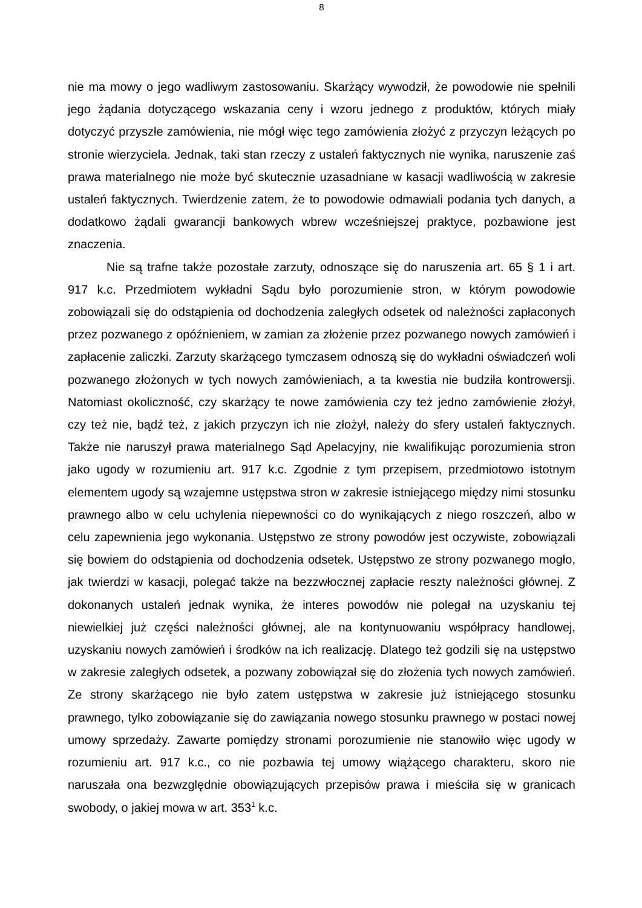8
nie ma mowy o jego wadliwym zastosowaniu. Skarżący wywodził, że powodowie nie spełnili jego żądania dotyczącego wskazania ceny i wzoru jednego z produktów, których miały dotyczyć przyszłe zamówienia, nie mógł więc tego zamówienia złożyć z przyczyn leżących po stronie wierzyciela. Jednak, taki stan rzeczy z ustaleń faktycznych nie wynika, naruszenie zaś prawa materialnego nie może być skutecznie uzasadniane w kasacji wadliwością w zakresie ustaleń faktycznych. Twierdzenie zatem, że to powodowie odmawiali podania tych danych, a dodatkowo żądali gwarancji bankowych wbrew wcześniejszej praktyce, pozbawione jest znaczenia.
Nie są trafne także pozostałe zarzuty, odnoszące się do naruszenia art. 65 § 1 i art. 917 k.c. Przedmiotem wykładni Sądu było porozumienie stron, w którym powodowie zobowiązali się do odstąpienia od dochodzenia zaległych odsetek od należności zapłaconych przez pozwanego z opóźnieniem, w zamian za złożenie przez pozwanego nowych zamówień i zapłacenie zaliczki. Zarzuty skarżącego tymczasem odnoszą się do wykładni oświadczeń woli pozwanego złożonych w tych nowych zamówieniach, a ta kwestia nie budziła kontrowersji. Natomiast okoliczność, czy skarżący te nowe zamówienia czy też jedno zamówienie złożył, czy też nie, bądź też, z jakich przyczyn ich nie złożył, należy do sfery ustaleń faktycznych. Także nie naruszył prawa materialnego Sąd Apelacyjny, nie kwalifikując porozumienia stron jako ugody w rozumieniu art. 917 k.c. Zgodnie z tym przepisem, przedmiotowo istotnym elementem ugody są wzajemne ustępstwa stron w zakresie istniejącego między nimi stosunku prawnego albo w celu uchylenia niepewności co do wynikających z niego roszczeń, albo w celu zapewnienia jego wykonania. Ustępstwo ze strony powodów jest oczywiste, zobowiązali się bowiem do odstąpienia od dochodzenia odsetek. Ustępstwo ze strony pozwanego mogło, jak twierdzi w kasacji, polegać także na bezzwłocznej zapłacie reszty należności głównej. Z dokonanych ustaleń jednak wynika, że interes powodów nie polegał na uzyskaniu tej niewielkiej już części należności głównej, ale na kontynuowaniu współpracy handlowej, uzyskaniu nowych zamówień i środków na ich realizację. Dlatego też godzili się na ustępstwo w zakresie zaległych odsetek, a pozwany zobowiązał się do złożenia tych nowych zamówień. Ze strony skarżącego nie było zatem ustępstwa w zakresie już istniejącego stosunku prawnego, tylko zobowiązanie się do zawiązania nowego stosunku prawnego w postaci nowej umowy sprzedaży. Zawarte pomiędzy stronami porozumienie nie stanowiło więc ugody w rozumieniu art. 917 k.c., co nie pozbawia tej umowy wiążącego charakteru, skoro nie naruszała ona bezwzględnie obowiązujących przepisów prawa i mieściła się w granicach swobody, o jakiej mowa w art. 353<sup>1</sup> k.c.